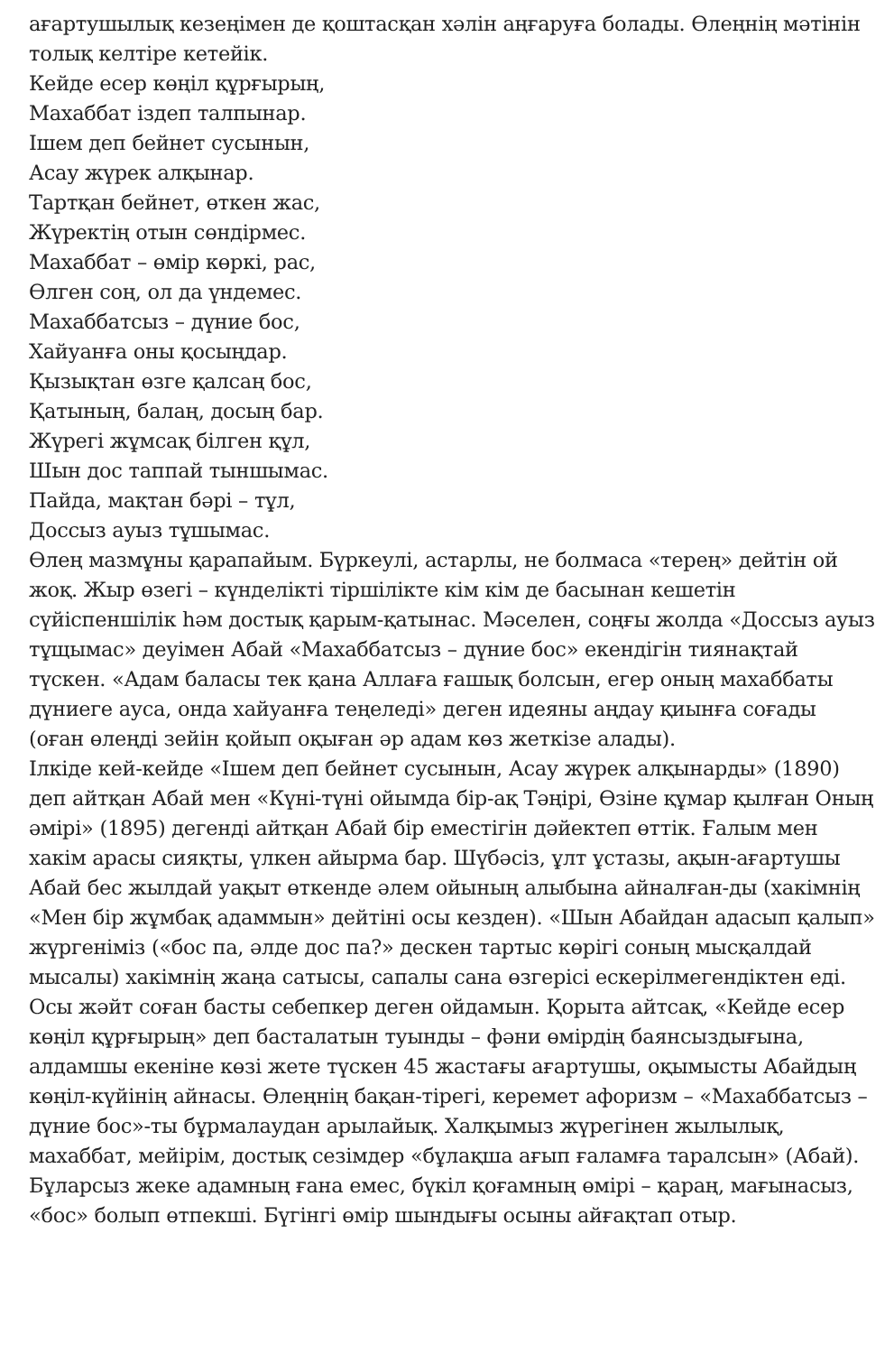ағартушылық кезеңімен де қоштасқан хәлін аңғаруға болады. Өлеңнің мәтінін толық келтіре кетейік.
Кейде есер көңіл құрғырың,
Махаббат іздеп талпынар.
Ішем деп бейнет сусынын,
Асау жүрек алқынар.
Тартқан бейнет, өткен жас,
Жүректің отын сөндірмес.
Махаббат – өмір көркі, рас,
Өлген соң, ол да үндемес.
Махаббатсыз – дүние бос,
Хайуанға оны қосыңдар.
Қызықтан өзге қалсаң бос,
Қатының, балаң, досың бар.
Жүрегі жұмсақ білген құл,
Шын дос таппай тыншымас.
Пайда, мақтан бәрі – тұл,
Доссыз ауыз тұшымас.
Өлең мазмұны қарапайым. Бүркеулі, астарлы, не болмаса «терең» дейтін ой жоқ. Жыр өзегі – күнделікті тіршілікте кім кім де басынан кешетін сүйіспеншілік һәм достық қарым-қатынас. Мәселен, соңғы жолда «Доссыз ауыз тұщымас» деуімен Абай «Махаббатсыз – дүние бос» екендігін тиянақтай түскен. «Адам баласы тек қана Аллаға ғашық болсын, егер оның махаббаты дүниеге ауса, онда хайуанға теңеледі» деген идеяны аңдау қиынға соғады (оған өлеңді зейін қойып оқыған әр адам көз жеткізе алады).
Ілкіде кей-кейде «Ішем деп бейнет сусынын, Асау жүрек алқынарды» (1890) деп айтқан Абай мен «Күні-түні ойымда бір-ақ Тәңірі, Өзіне құмар қылған Оның әмірі» (1895) дегенді айтқан Абай бір еместігін дәйектеп өттік. Ғалым мен хакім арасы сияқты, үлкен айырма бар. Шүбәсіз, ұлт ұстазы, ақын-ағартушы Абай бес жылдай уақыт өткенде әлем ойының алыбына айналған-ды (хакімнің «Мен бір жұмбақ адаммын» дейтіні осы кезден). «Шын Абайдан адасып қалып» жүргеніміз («бос па, әлде дос па?» дескен тартыс көрігі соның мысқалдай мысалы) хакімнің жаңа сатысы, сапалы сана өзгерісі ескерілмегендіктен еді. Осы жәйт соған басты себепкер деген ойдамын. Қорыта айтсақ, «Кейде есер көңіл құрғырың» деп басталатын туынды – фәни өмірдің баянсыздығына, алдамшы екеніне көзі жете түскен 45 жастағы ағартушы, оқымысты Абайдың көңіл-күйінің айнасы. Өлеңнің бақан-тірегі, керемет афоризм – «Махаббатсыз – дүние бос»-ты бұрмалаудан арылайық. Халқымыз жүрегінен жылылық, махаббат, мейірім, достық сезімдер «бұлақша ағып ғаламға таралсын» (Абай). Бұларсыз жеке адамның ғана емес, бүкіл қоғамның өмірі – қараң, мағынасыз, «бос» болып өтпекші. Бүгінгі өмір шындығы осыны айғақтап отыр.